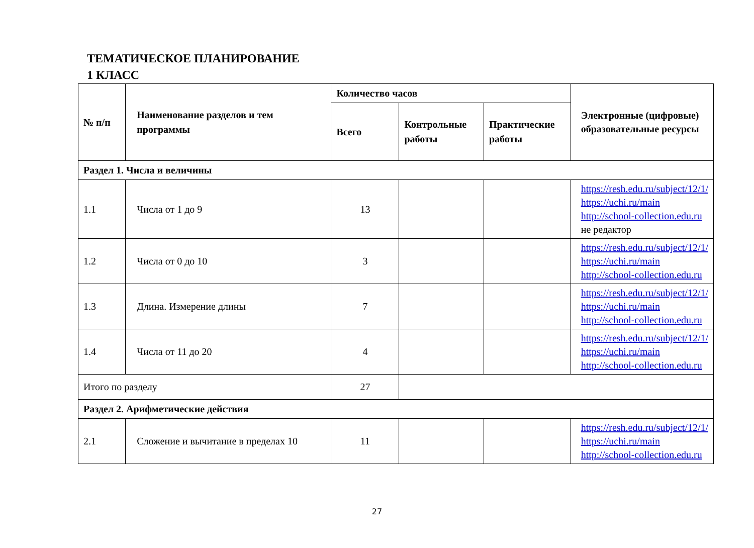ТЕМАТИЧЕСКОЕ ПЛАНИРОВАНИЕ
1 КЛАСС
| № п/п | Наименование разделов и тем программы | Количество часов | | | Электронные (цифровые) образовательные ресурсы |
| --- | --- | --- | --- | --- | --- |
| | | Всего | Контрольные работы | Практические работы | |
| Раздел 1. Числа и величины | | | | | |
| 1.1 | Числа от 1 до 9 | 13 | | | https://resh.edu.ru/subject/12/1/ https://uchi.ru/main http://school-collection.edu.ru не редактор |
| 1.2 | Числа от 0 до 10 | 3 | | | https://resh.edu.ru/subject/12/1/ https://uchi.ru/main http://school-collection.edu.ru |
| 1.3 | Длина. Измерение длины | 7 | | | https://resh.edu.ru/subject/12/1/ https://uchi.ru/main http://school-collection.edu.ru |
| 1.4 | Числа от 11 до 20 | 4 | | | https://resh.edu.ru/subject/12/1/ https://uchi.ru/main http://school-collection.edu.ru |
| Итого по разделу | | 27 | | | |
| Раздел 2. Арифметические действия | | | | | |
| 2.1 | Сложение и вычитание в пределах 10 | 11 | | | https://resh.edu.ru/subject/12/1/ https://uchi.ru/main http://school-collection.edu.ru |
27